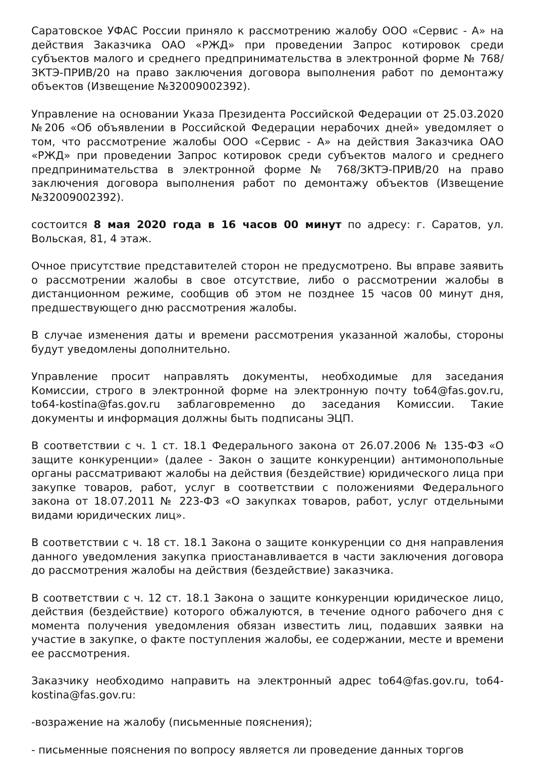Саратовское УФАС России приняло к рассмотрению жалобу ООО «Сервис - А» на действия Заказчика ОАО «РЖД» при проведении Запрос котировок среди субъектов малого и среднего предпринимательства в электронной форме № 768/ЗКТЭ-ПРИВ/20 на право заключения договора выполнения работ по демонтажу объектов (Извещение №32009002392).
Управление на основании Указа Президента Российской Федерации от 25.03.2020 №206 «Об объявлении в Российской Федерации нерабочих дней» уведомляет о том, что рассмотрение жалобы ООО «Сервис - А» на действия Заказчика ОАО «РЖД» при проведении Запрос котировок среди субъектов малого и среднего предпринимательства в электронной форме № 768/ЗКТЭ-ПРИВ/20 на право заключения договора выполнения работ по демонтажу объектов (Извещение №32009002392).
состоится 8 мая 2020 года в 16 часов 00 минут по адресу: г. Саратов, ул. Вольская, 81, 4 этаж.
Очное присутствие представителей сторон не предусмотрено. Вы вправе заявить о рассмотрении жалобы в свое отсутствие, либо о рассмотрении жалобы в дистанционном режиме, сообщив об этом не позднее 15 часов 00 минут дня, предшествующего дню рассмотрения жалобы.
В случае изменения даты и времени рассмотрения указанной жалобы, стороны будут уведомлены дополнительно.
Управление просит направлять документы, необходимые для заседания Комиссии, строго в электронной форме на электронную почту to64@fas.gov.ru, to64-kostina@fas.gov.ru заблаговременно до заседания Комиссии. Такие документы и информация должны быть подписаны ЭЦП.
В соответствии с ч. 1 ст. 18.1 Федерального закона от 26.07.2006 № 135-ФЗ «О защите конкуренции» (далее - Закон о защите конкуренции) антимонопольные органы рассматривают жалобы на действия (бездействие) юридического лица при закупке товаров, работ, услуг в соответствии с положениями Федерального закона от 18.07.2011 № 223-ФЗ «О закупках товаров, работ, услуг отдельными видами юридических лиц».
В соответствии с ч. 18 ст. 18.1 Закона о защите конкуренции со дня направления данного уведомления закупка приостанавливается в части заключения договора до рассмотрения жалобы на действия (бездействие) заказчика.
В соответствии с ч. 12 ст. 18.1 Закона о защите конкуренции юридическое лицо, действия (бездействие) которого обжалуются, в течение одного рабочего дня с момента получения уведомления обязан известить лиц, подавших заявки на участие в закупке, о факте поступления жалобы, ее содержании, месте и времени ее рассмотрения.
Заказчику необходимо направить на электронный адрес to64@fas.gov.ru, to64-kostina@fas.gov.ru:
-возражение на жалобу (письменные пояснения);
- письменные пояснения по вопросу является ли проведение данных торгов